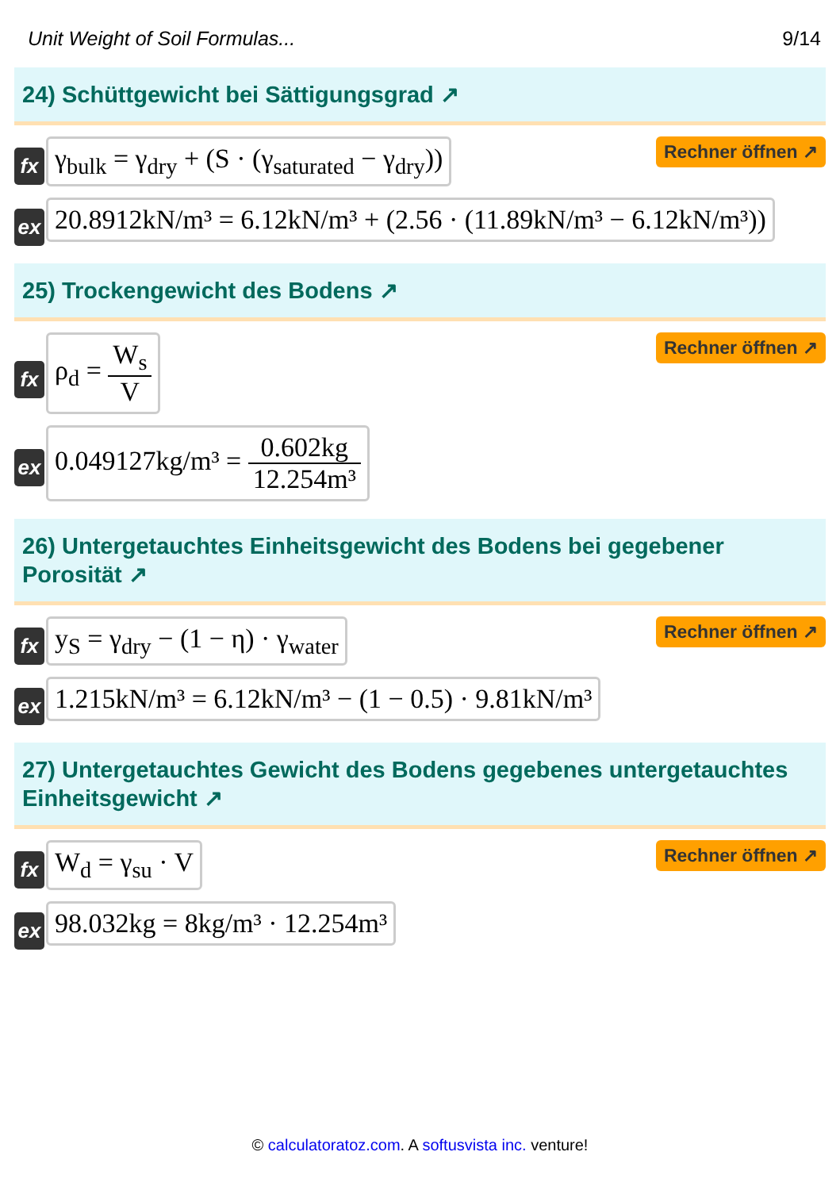Unit Weight of Soil Formulas... 9/14
24) Schüttgewicht bei Sättigungsgrad ↗
fx
γ<sub>bulk</sub> = γ<sub>dry</sub> + (S · (γ<sub>saturated</sub> − γ<sub>dry</sub>))
Rechner öffnen ↗
ex
20.8912kN/m³ = 6.12kN/m³ + (2.56 · (11.89kN/m³ − 6.12kN/m³))
25) Trockengewicht des Bodens ↗
fx
ρ<sub>d</sub> = W<sub>s</sub> V
Rechner öffnen ↗
ex
0.049127kg/m³ = 0.602kg 12.254m³
26) Untergetauchtes Einheitsgewicht des Bodens bei gegebener Porosität ↗
fx
y<sub>S</sub> = γ<sub>dry</sub> − (1 − η) · γ<sub>water</sub>
Rechner öffnen ↗
ex
1.215kN/m³ = 6.12kN/m³ − (1 − 0.5) · 9.81kN/m³
27) Untergetauchtes Gewicht des Bodens gegebenes untergetauchtes Einheitsgewicht ↗
fx
W<sub>d</sub> = γ<sub>su</sub> · V
Rechner öffnen ↗
ex
98.032kg = 8kg/m³ · 12.254m³
© calculatoratoz.com. A softusvista inc. venture!